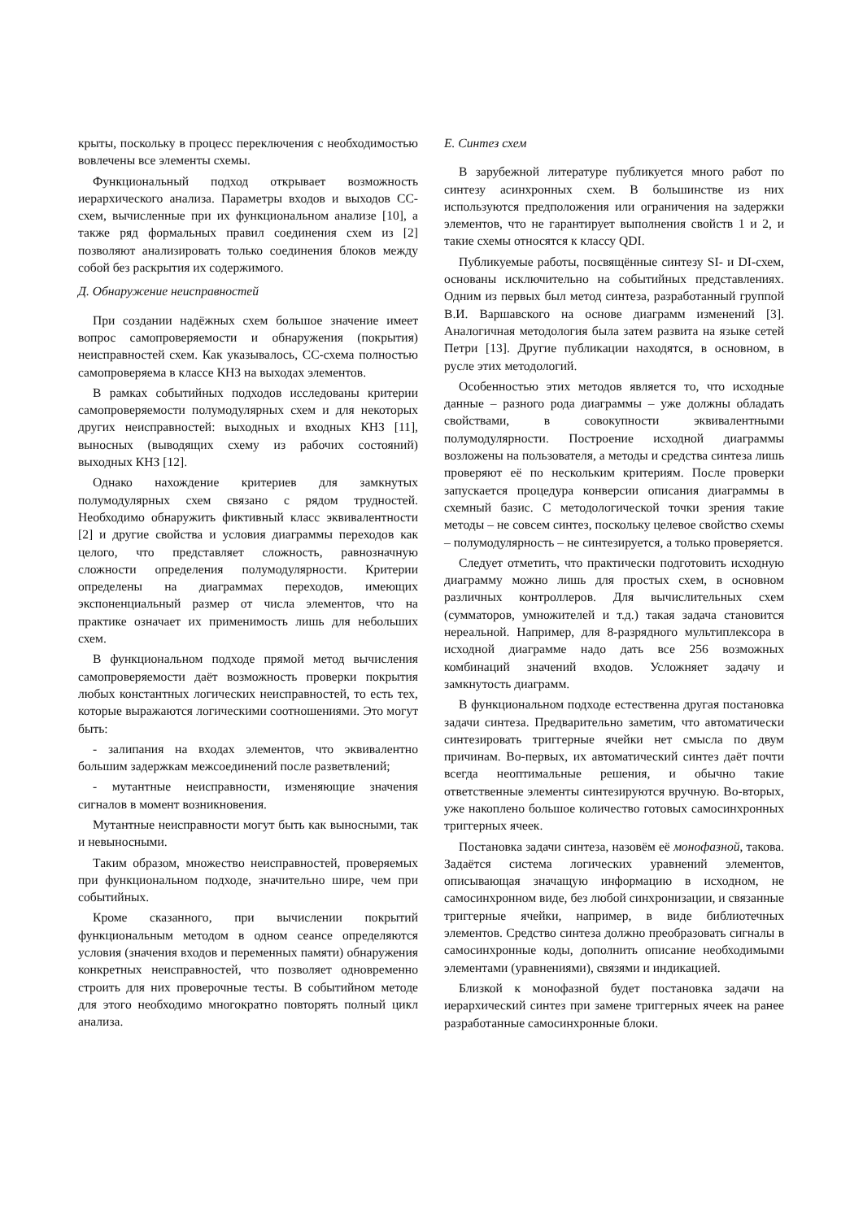крыты, поскольку в процесс переключения с необходимостью вовлечены все элементы схемы.
Функциональный подход открывает возможность иерархического анализа. Параметры входов и выходов СС-схем, вычисленные при их функциональном анализе [10], а также ряд формальных правил соединения схем из [2] позволяют анализировать только соединения блоков между собой без раскрытия их содержимого.
Д. Обнаружение неисправностей
При создании надёжных схем большое значение имеет вопрос самопроверяемости и обнаружения (покрытия) неисправностей схем. Как указывалось, СС-схема полностью самопроверяема в классе КНЗ на выходах элементов.
В рамках событийных подходов исследованы критерии самопроверяемости полумодулярных схем и для некоторых других неисправностей: выходных и входных КНЗ [11], выносных (выводящих схему из рабочих состояний) выходных КНЗ [12].
Однако нахождение критериев для замкнутых полумодулярных схем связано с рядом трудностей. Необходимо обнаружить фиктивный класс эквивалентности [2] и другие свойства и условия диаграммы переходов как целого, что представляет сложность, равнозначную сложности определения полумодулярности. Критерии определены на диаграммах переходов, имеющих экспоненциальный размер от числа элементов, что на практике означает их применимость лишь для небольших схем.
В функциональном подходе прямой метод вычисления самопроверяемости даёт возможность проверки покрытия любых константных логических неисправностей, то есть тех, которые выражаются логическими соотношениями. Это могут быть:
- залипания на входах элементов, что эквивалентно большим задержкам межсоединений после разветвлений;
- мутантные неисправности, изменяющие значения сигналов в момент возникновения.
Мутантные неисправности могут быть как выносными, так и невыносными.
Таким образом, множество неисправностей, проверяемых при функциональном подходе, значительно шире, чем при событийных.
Кроме сказанного, при вычислении покрытий функциональным методом в одном сеансе определяются условия (значения входов и переменных памяти) обнаружения конкретных неисправностей, что позволяет одновременно строить для них проверочные тесты. В событийном методе для этого необходимо многократно повторять полный цикл анализа.
Е. Синтез схем
В зарубежной литературе публикуется много работ по синтезу асинхронных схем. В большинстве из них используются предположения или ограничения на задержки элементов, что не гарантирует выполнения свойств 1 и 2, и такие схемы относятся к классу QDI.
Публикуемые работы, посвящённые синтезу SI- и DI-схем, основаны исключительно на событийных представлениях. Одним из первых был метод синтеза, разработанный группой В.И. Варшавского на основе диаграмм изменений [3]. Аналогичная методология была затем развита на языке сетей Петри [13]. Другие публикации находятся, в основном, в русле этих методологий.
Особенностью этих методов является то, что исходные данные – разного рода диаграммы – уже должны обладать свойствами, в совокупности эквивалентными полумодулярности. Построение исходной диаграммы возложены на пользователя, а методы и средства синтеза лишь проверяют её по нескольким критериям. После проверки запускается процедура конверсии описания диаграммы в схемный базис. С методологической точки зрения такие методы – не совсем синтез, поскольку целевое свойство схемы – полумодулярность – не синтезируется, а только проверяется.
Следует отметить, что практически подготовить исходную диаграмму можно лишь для простых схем, в основном различных контроллеров. Для вычислительных схем (сумматоров, умножителей и т.д.) такая задача становится нереальной. Например, для 8-разрядного мультиплексора в исходной диаграмме надо дать все 256 возможных комбинаций значений входов. Усложняет задачу и замкнутость диаграмм.
В функциональном подходе естественна другая постановка задачи синтеза. Предварительно заметим, что автоматически синтезировать триггерные ячейки нет смысла по двум причинам. Во-первых, их автоматический синтез даёт почти всегда неоптимальные решения, и обычно такие ответственные элементы синтезируются вручную. Во-вторых, уже накоплено большое количество готовых самосинхронных триггерных ячеек.
Постановка задачи синтеза, назовём её монофазной, такова. Задаётся система логических уравнений элементов, описывающая значащую информацию в исходном, не самосинхронном виде, без любой синхронизации, и связанные триггерные ячейки, например, в виде библиотечных элементов. Средство синтеза должно преобразовать сигналы в самосинхронные коды, дополнить описание необходимыми элементами (уравнениями), связями и индикацией.
Близкой к монофазной будет постановка задачи на иерархический синтез при замене триггерных ячеек на ранее разработанные самосинхронные блоки.